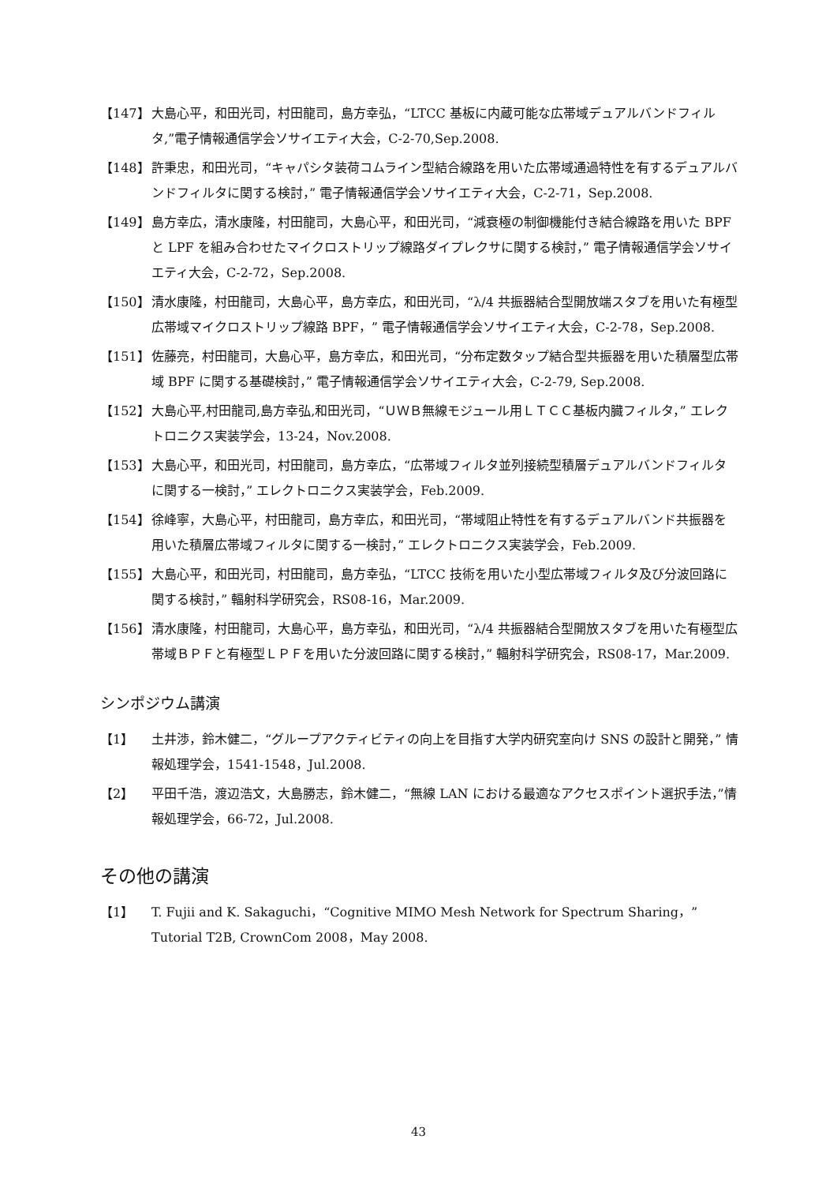【147】 大島心平，和田光司，村田龍司，島方幸弘，“LTCC 基板に内蔵可能な広帯域デュアルバンドフィルタ,”電子情報通信学会ソサイエティ大会，C-2-70,Sep.2008.
【148】 許秉忠，和田光司，“キャパシタ装荷コムライン型結合線路を用いた広帯域通過特性を有するデュアルバンドフィルタに関する検討，” 電子情報通信学会ソサイエティ大会，C-2-71，Sep.2008.
【149】 島方幸広，清水康隆，村田龍司，大島心平，和田光司，“減衰極の制御機能付き結合線路を用いた BPF と LPF を組み合わせたマイクロストリップ線路ダイプレクサに関する検討，” 電子情報通信学会ソサイエティ大会，C-2-72，Sep.2008.
【150】 清水康隆，村田龍司，大島心平，島方幸広，和田光司，“λ/4 共振器結合型開放端スタブを用いた有極型広帯域マイクロストリップ線路 BPF，” 電子情報通信学会ソサイエティ大会，C-2-78，Sep.2008.
【151】 佐藤亮，村田龍司，大島心平，島方幸広，和田光司，“分布定数タップ結合型共振器を用いた積層型広帯域 BPF に関する基礎検討，” 電子情報通信学会ソサイエティ大会，C-2-79, Sep.2008.
【152】 大島心平,村田龍司,島方幸弘,和田光司，“ＵＷＢ無線モジュール用ＬＴＣＣ基板内臓フィルタ，” エレクトロニクス実装学会，13-24，Nov.2008.
【153】 大島心平，和田光司，村田龍司，島方幸広，“広帯域フィルタ並列接続型積層デュアルバンドフィルタに関する一検討，” エレクトロニクス実装学会，Feb.2009.
【154】 徐峰寧，大島心平，村田龍司，島方幸広，和田光司，“帯域阻止特性を有するデュアルバンド共振器を用いた積層広帯域フィルタに関する一検討，” エレクトロニクス実装学会，Feb.2009.
【155】 大島心平，和田光司，村田龍司，島方幸弘，“LTCC 技術を用いた小型広帯域フィルタ及び分波回路に関する検討，” 輻射科学研究会，RS08-16，Mar.2009.
【156】 清水康隆，村田龍司，大島心平，島方幸弘，和田光司，“λ/4 共振器結合型開放スタブを用いた有極型広帯域ＢＰＦと有極型ＬＰＦを用いた分波回路に関する検討，” 輻射科学研究会，RS08-17，Mar.2009.
シンポジウム講演
【1】 土井渉，鈴木健二，“グループアクティビティの向上を目指す大学内研究室向け SNS の設計と開発，” 情報処理学会，1541-1548，Jul.2008.
【2】 平田千浩，渡辺浩文，大島勝志，鈴木健二，“無線 LAN における最適なアクセスポイント選択手法，”情報処理学会，66-72，Jul.2008.
その他の講演
【1】 T. Fujii and K. Sakaguchi，“Cognitive MIMO Mesh Network for Spectrum Sharing，” Tutorial T2B, CrownCom 2008，May 2008.
43